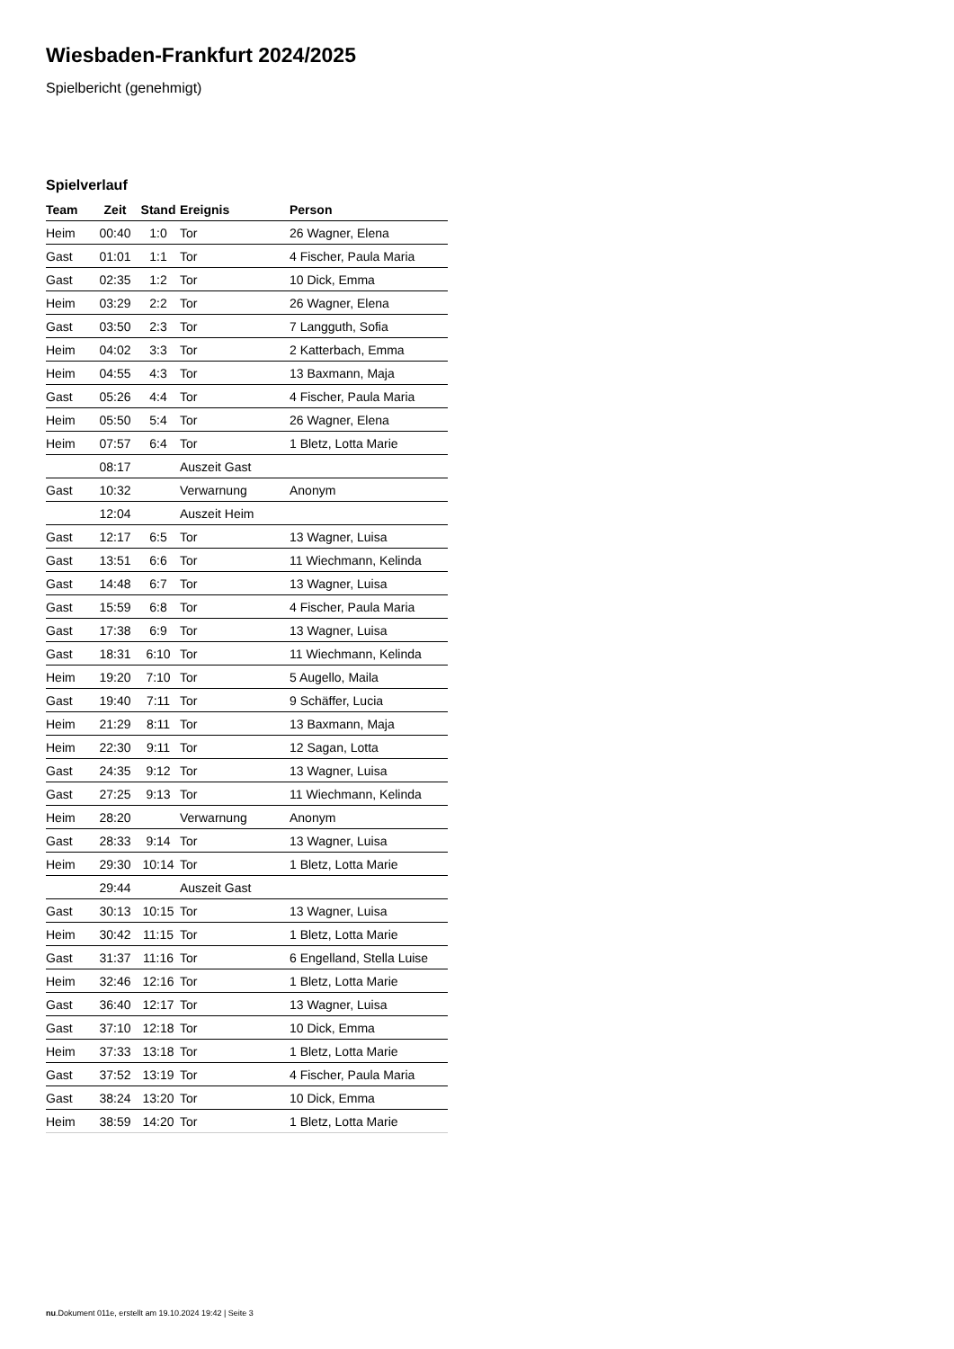Wiesbaden-Frankfurt 2024/2025
Spielbericht (genehmigt)
Spielverlauf
| Team | Zeit | Stand | Ereignis | Person |
| --- | --- | --- | --- | --- |
| Heim | 00:40 | 1:0 | Tor | 26 Wagner, Elena |
| Gast | 01:01 | 1:1 | Tor | 4 Fischer, Paula Maria |
| Gast | 02:35 | 1:2 | Tor | 10 Dick, Emma |
| Heim | 03:29 | 2:2 | Tor | 26 Wagner, Elena |
| Gast | 03:50 | 2:3 | Tor | 7 Langguth, Sofia |
| Heim | 04:02 | 3:3 | Tor | 2 Katterbach, Emma |
| Heim | 04:55 | 4:3 | Tor | 13 Baxmann, Maja |
| Gast | 05:26 | 4:4 | Tor | 4 Fischer, Paula Maria |
| Heim | 05:50 | 5:4 | Tor | 26 Wagner, Elena |
| Heim | 07:57 | 6:4 | Tor | 1 Bletz, Lotta Marie |
| | 08:17 | | Auszeit Gast | |
| Gast | 10:32 | | Verwarnung | Anonym |
| | 12:04 | | Auszeit Heim | |
| Gast | 12:17 | 6:5 | Tor | 13 Wagner, Luisa |
| Gast | 13:51 | 6:6 | Tor | 11 Wiechmann, Kelinda |
| Gast | 14:48 | 6:7 | Tor | 13 Wagner, Luisa |
| Gast | 15:59 | 6:8 | Tor | 4 Fischer, Paula Maria |
| Gast | 17:38 | 6:9 | Tor | 13 Wagner, Luisa |
| Gast | 18:31 | 6:10 | Tor | 11 Wiechmann, Kelinda |
| Heim | 19:20 | 7:10 | Tor | 5 Augello, Maila |
| Gast | 19:40 | 7:11 | Tor | 9 Schäffer, Lucia |
| Heim | 21:29 | 8:11 | Tor | 13 Baxmann, Maja |
| Heim | 22:30 | 9:11 | Tor | 12 Sagan, Lotta |
| Gast | 24:35 | 9:12 | Tor | 13 Wagner, Luisa |
| Gast | 27:25 | 9:13 | Tor | 11 Wiechmann, Kelinda |
| Heim | 28:20 | | Verwarnung | Anonym |
| Gast | 28:33 | 9:14 | Tor | 13 Wagner, Luisa |
| Heim | 29:30 | 10:14 | Tor | 1 Bletz, Lotta Marie |
| | 29:44 | | Auszeit Gast | |
| Gast | 30:13 | 10:15 | Tor | 13 Wagner, Luisa |
| Heim | 30:42 | 11:15 | Tor | 1 Bletz, Lotta Marie |
| Gast | 31:37 | 11:16 | Tor | 6 Engelland, Stella Luise |
| Heim | 32:46 | 12:16 | Tor | 1 Bletz, Lotta Marie |
| Gast | 36:40 | 12:17 | Tor | 13 Wagner, Luisa |
| Gast | 37:10 | 12:18 | Tor | 10 Dick, Emma |
| Heim | 37:33 | 13:18 | Tor | 1 Bletz, Lotta Marie |
| Gast | 37:52 | 13:19 | Tor | 4 Fischer, Paula Maria |
| Gast | 38:24 | 13:20 | Tor | 10 Dick, Emma |
| Heim | 38:59 | 14:20 | Tor | 1 Bletz, Lotta Marie |
nu.Dokument 011e, erstellt am 19.10.2024 19:42 | Seite 3